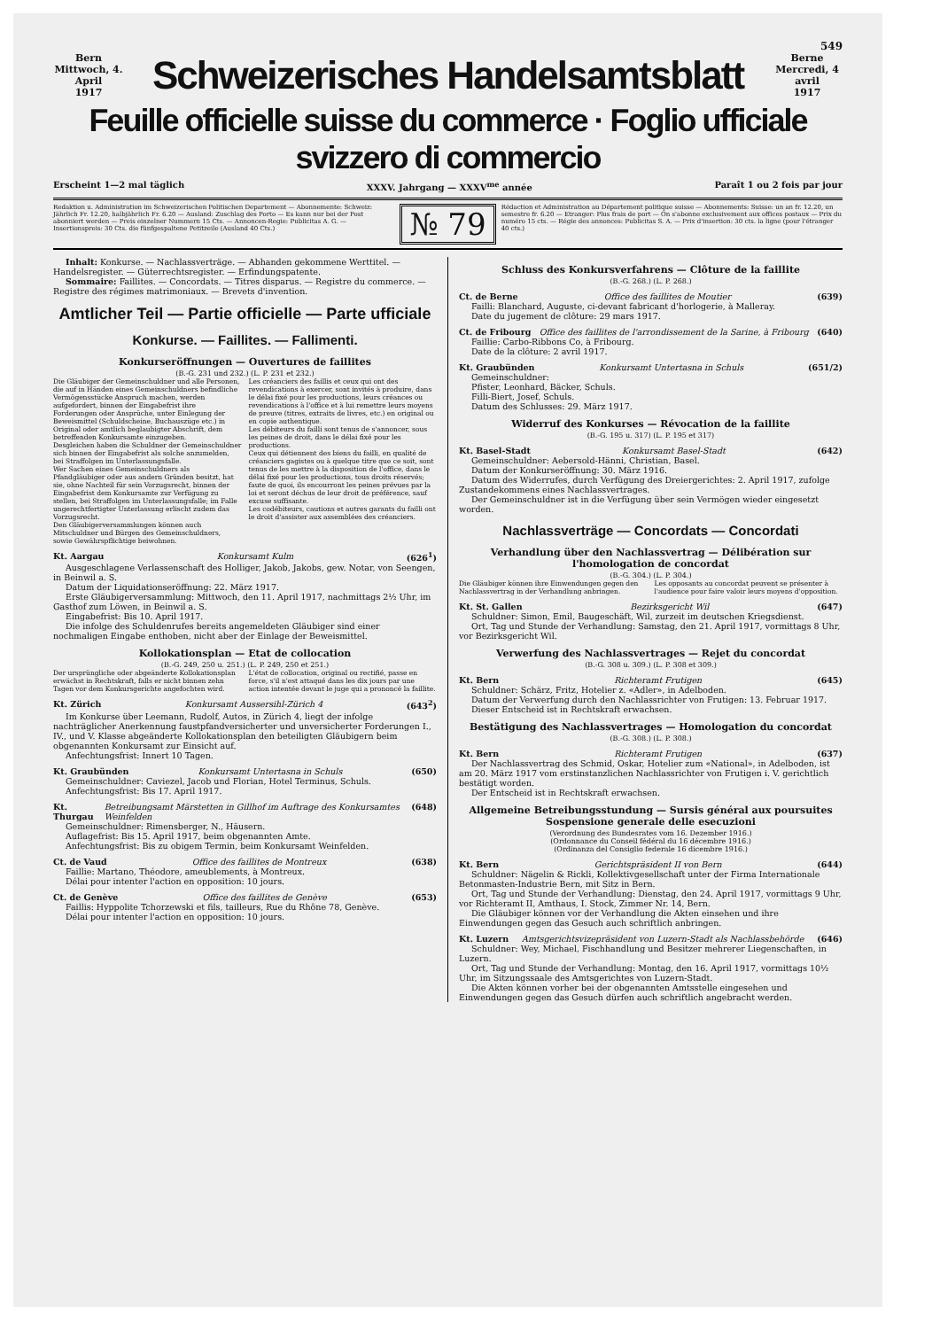549
Bern
Mittwoch, 4. April
1917
Schweizerisches Handelsamtsblatt
Berne
Mercredi, 4 avril
1917
Feuille officielle suisse du commerce · Foglio ufficiale svizzero di commercio
Erscheint 1—2 mal täglich XXXV. Jahrgang — XXXV<sup>me</sup> année Paraît 1 ou 2 fois par jour
Redaktion u. Administration im Schweizerischen Politischen Departement — Abonnemente: Schweiz: Jährlich Fr. 12.20, halbjährlich Fr. 6.20 — Ausland: Zuschlag des Porto — Es kann nur bei der Post abonniert werden — Preis einzelner Nummern 15 Cts. — Annoncen-Regie: Publicitas A. G. — Insertionspreis: 30 Cts. die fünfgespaltene Petitzeile (Ausland 40 Cts.)
№ 79
Rédaction et Administration au Département politique suisse — Abonnements: Suisse: un an fr. 12.20, un semestre fr. 6.20 — Etranger: Plus frais de port — On s'abonne exclusivement aux offices postaux — Prix du numéro 15 cts. — Régie des annonces: Publicitas S. A. — Prix d'insertion: 30 cts. la ligne (pour l'étranger 40 cts.)
Inhalt: Konkurse. — Nachlassverträge. — Abhanden gekommene Werttitel. — Handelsregister. — Güterrechtsregister. — Erfindungspatente.
Sommaire: Faillites. — Concordats. — Titres disparus. — Registre du commerce. — Registre des régimes matrimoniaux. — Brevets d'invention.
Amtlicher Teil — Partie officielle — Parte ufficiale
Konkurse. — Faillites. — Fallimenti.
Konkurseröffnungen — Ouvertures de faillites
(B.-G. 231 und 232.) (L. P. 231 et 232.)
Die Gläubiger der Gemeinschuldner und alle Personen, die auf in Händen eines Gemeinschuldners befindliche Vermögensstücke Anspruch machen, werden aufgefordert, binnen der Eingabefrist ihre Forderungen oder Ansprüche, unter Einlegung der Beweismittel (Schuldscheine, Buchauszüge etc.) in Original oder amtlich beglaubigter Abschrift, dem betreffenden Konkursamte einzugeben.
Desgleichen haben die Schuldner der Gemeinschuldner sich binnen der Eingabefrist als solche anzumelden, bei Straffolgen im Unterlassungsfalle.
Wer Sachen eines Gemeinschuldners als Pfandgläubiger oder aus andern Gründen besitzt, hat sie, ohne Nachteil für sein Vorzugsrecht, binnen der Eingabefrist dem Konkursamte zur Verfügung zu stellen, bei Straffolgen im Unterlassungsfalle; im Falle ungerechtfertigter Unterlassung erlischt zudem das Vorzugsrecht.
Den Gläubigerversammlungen können auch Mitschuldner und Bürgen des Gemeinschuldners, sowie Gewährspflichtige beiwohnen.
Les créanciers des faillis et ceux qui ont des revendications à exercer, sont invités à produire, dans le délai fixé pour les productions, leurs créances ou revendications à l'office et à lui remettre leurs moyens de preuve (titres, extraits de livres, etc.) en original ou en copie authentique.
Les débiteurs du failli sont tenus de s'annoncer, sous les peines de droit, dans le délai fixé pour les productions.
Ceux qui détiennent des biens du failli, en qualité de créanciers gagistes ou à quelque titre que ce soit, sont tenus de les mettre à la disposition de l'office, dans le délai fixé pour les productions, tous droits réservés; faute de quoi, ils encourront les peines prévues par la loi et seront déchus de leur droit de préférence, sauf excuse suffisante.
Les codébiteurs, cautions et autres garants du failli ont le droit d'assister aux assemblées des créanciers.
Kt. Aargau Konkursamt Kulm (626<sup>1</sup>)
Ausgeschlagene Verlassenschaft des Holliger, Jakob, Jakobs, gew. Notar, von Seengen, in Beinwil a. S.
Datum der Liquidationseröffnung: 22. März 1917.
Erste Gläubigerversammlung: Mittwoch, den 11. April 1917, nachmittags 2½ Uhr, im Gasthof zum Löwen, in Beinwil a. S.
Eingabefrist: Bis 10. April 1917.
Die infolge des Schuldenrufes bereits angemeldeten Gläubiger sind einer nochmaligen Eingabe enthoben, nicht aber der Einlage der Beweismittel.
Kollokationsplan — Etat de collocation
(B.-G. 249, 250 u. 251.) (L. P. 249, 250 et 251.)
Der ursprüngliche oder abgeänderte Kollokationsplan erwächst in Rechtskraft, falls er nicht binnen zehn Tagen vor dem Konkursgerichte angefochten wird.
L'état de collocation, original ou rectifié, passe en force, s'il n'est attaqué dans les dix jours par une action intentée devant le juge qui a prononcé la faillite.
Kt. Zürich Konkursamt Aussersihl-Zürich 4 (643<sup>2</sup>)
Im Konkurse über Leemann, Rudolf, Autos, in Zürich 4, liegt der infolge nachträglicher Anerkennung faustpfandversicherter und unversicherter Forderungen I., IV., und V. Klasse abgeänderte Kollokationsplan den beteiligten Gläubigern beim obgenannten Konkursamt zur Einsicht auf.
Anfechtungsfrist: Innert 10 Tagen.
Kt. Graubünden Konkursamt Untertasna in Schuls (650)
Gemeinschuldner: Caviezel, Jacob und Florian, Hotel Terminus, Schuls.
Anfechtungsfrist: Bis 17. April 1917.
Kt. Thurgau Betreibungsamt Märstetten in Gillhof im Auftrage des Konkursamtes Weinfelden (648)
Gemeinschuldner: Rimensberger, N., Häusern.
Auflagefrist: Bis 15. April 1917, beim obgenannten Amte.
Anfechtungsfrist: Bis zu obigem Termin, beim Konkursamt Weinfelden.
Ct. de Vaud Office des faillites de Montreux (638)
Faillie: Martano, Théodore, ameublements, à Montreux.
Délai pour intenter l'action en opposition: 10 jours.
Ct. de Genève Office des faillites de Genève (653)
Faillis: Hyppolite Tchorzewski et fils, tailleurs, Rue du Rhône 78, Genève.
Délai pour intenter l'action en opposition: 10 jours.
Schluss des Konkursverfahrens — Clôture de la faillite
(B.-G. 268.) (L. P. 268.)
Ct. de Berne Office des faillites de Moutier (639)
Failli: Blanchard, Auguste, ci-devant fabricant d'horlogerie, à Malleray.
Date du jugement de clôture: 29 mars 1917.
Ct. de Fribourg Office des faillites de l'arrondissement de la Sarine, à Fribourg (640)
Faillie: Carbo-Ribbons Co, à Fribourg.
Date de la clôture: 2 avril 1917.
Kt. Graubünden Konkursamt Untertasna in Schuls (651/2)
Gemeinschuldner:
Pfister, Leonhard, Bäcker, Schuls.
Filli-Biert, Josef, Schuls.
Datum des Schlusses: 29. März 1917.
Widerruf des Konkurses — Révocation de la faillite
(B.-G. 195 u. 317) (L. P. 195 et 317)
Kt. Basel-Stadt Konkursamt Basel-Stadt (642)
Gemeinschuldner: Aebersold-Hänni, Christian, Basel.
Datum der Konkurseröffnung: 30. März 1916.
Datum des Widerrufes, durch Verfügung des Dreiergerichtes: 2. April 1917, zufolge Zustandekommens eines Nachlassvertrages.
Der Gemeinschuldner ist in die Verfügung über sein Vermögen wieder eingesetzt worden.
Nachlassverträge — Concordats — Concordati
Verhandlung über den Nachlassvertrag — Délibération sur l'homologation de concordat
(B.-G. 304.) (L. P. 304.)
Die Gläubiger können ihre Einwendungen gegen den Nachlassvertrag in der Verhandlung anbringen.
Les opposants au concordat peuvent se présenter à l'audience pour faire valoir leurs moyens d'opposition.
Kt. St. Gallen Bezirksgericht Wil (647)
Schuldner: Simon, Emil, Baugeschäft, Wil, zurzeit im deutschen Kriegsdienst.
Ort, Tag und Stunde der Verhandlung: Samstag, den 21. April 1917, vormittags 8 Uhr, vor Bezirksgericht Wil.
Verwerfung des Nachlassvertrages — Rejet du concordat
(B.-G. 308 u. 309.) (L. P. 308 et 309.)
Kt. Bern Richteramt Frutigen (645)
Schuldner: Schärz, Fritz, Hotelier z. «Adler», in Adelboden.
Datum der Verwerfung durch den Nachlassrichter von Frutigen: 13. Februar 1917.
Dieser Entscheid ist in Rechtskraft erwachsen.
Bestätigung des Nachlassvertrages — Homologation du concordat
(B.-G. 308.) (L. P. 308.)
Kt. Bern Richteramt Frutigen (637)
Der Nachlassvertrag des Schmid, Oskar, Hotelier zum «National», in Adelboden, ist am 20. März 1917 vom erstinstanzlichen Nachlassrichter von Frutigen i. V. gerichtlich bestätigt worden.
Der Entscheid ist in Rechtskraft erwachsen.
Allgemeine Betreibungsstundung — Sursis général aux poursuites
Sospensione generale delle esecuzioni
(Verordnung des Bundesrates vom 16. Dezember 1916.)
(Ordonnance du Conseil fédéral du 16 décembre 1916.)
(Ordinanza del Consiglio federale 16 dicembre 1916.)
Kt. Bern Gerichtspräsident II von Bern (644)
Schuldner: Nägelin & Rickli, Kollektivgesellschaft unter der Firma Internationale Betonmasten-Industrie Bern, mit Sitz in Bern.
Ort, Tag und Stunde der Verhandlung: Dienstag, den 24. April 1917, vormittags 9 Uhr, vor Richteramt II, Amthaus, I. Stock, Zimmer Nr. 14, Bern.
Die Gläubiger können vor der Verhandlung die Akten einsehen und ihre Einwendungen gegen das Gesuch auch schriftlich anbringen.
Kt. Luzern Amtsgerichtsvizepräsident von Luzern-Stadt als Nachlassbehörde (646)
Schuldner: Wey, Michael, Fischhandlung und Besitzer mehrerer Liegenschaften, in Luzern.
Ort, Tag und Stunde der Verhandlung: Montag, den 16. April 1917, vormittags 10½ Uhr, im Sitzungssaale des Amtsgerichtes von Luzern-Stadt.
Die Akten können vorher bei der obgenannten Amtsstelle eingesehen und Einwendungen gegen das Gesuch dürfen auch schriftlich angebracht werden.